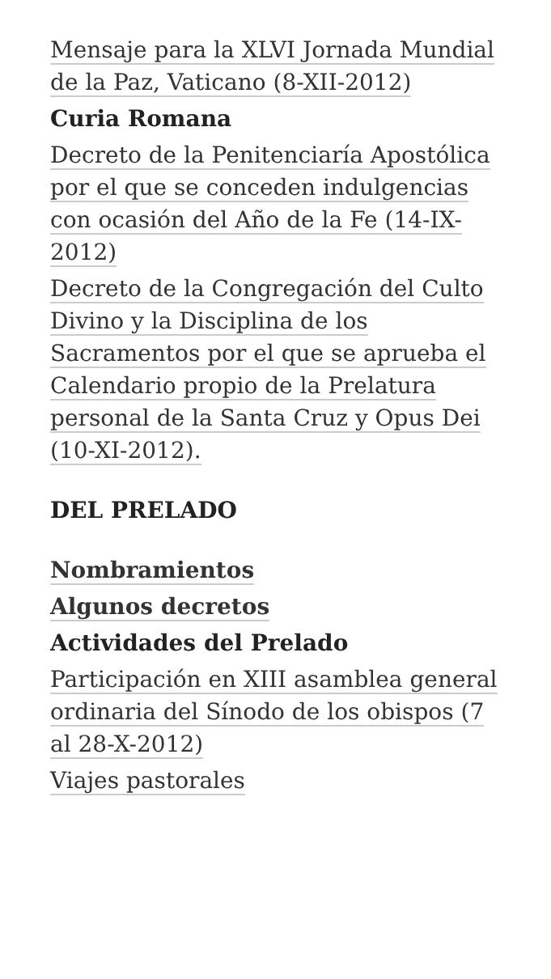Mensaje para la XLVI Jornada Mundial de la Paz, Vaticano (8-XII-2012)
Curia Romana
Decreto de la Penitenciaría Apostólica por el que se conceden indulgencias con ocasión del Año de la Fe (14-IX-2012)
Decreto de la Congregación del Culto Divino y la Disciplina de los Sacramentos por el que se aprueba el Calendario propio de la Prelatura personal de la Santa Cruz y Opus Dei (10-XI-2012).
DEL PRELADO
Nombramientos
Algunos decretos
Actividades del Prelado
Participación en XIII asamblea general ordinaria del Sínodo de los obispos (7 al 28-X-2012)
Viajes pastorales